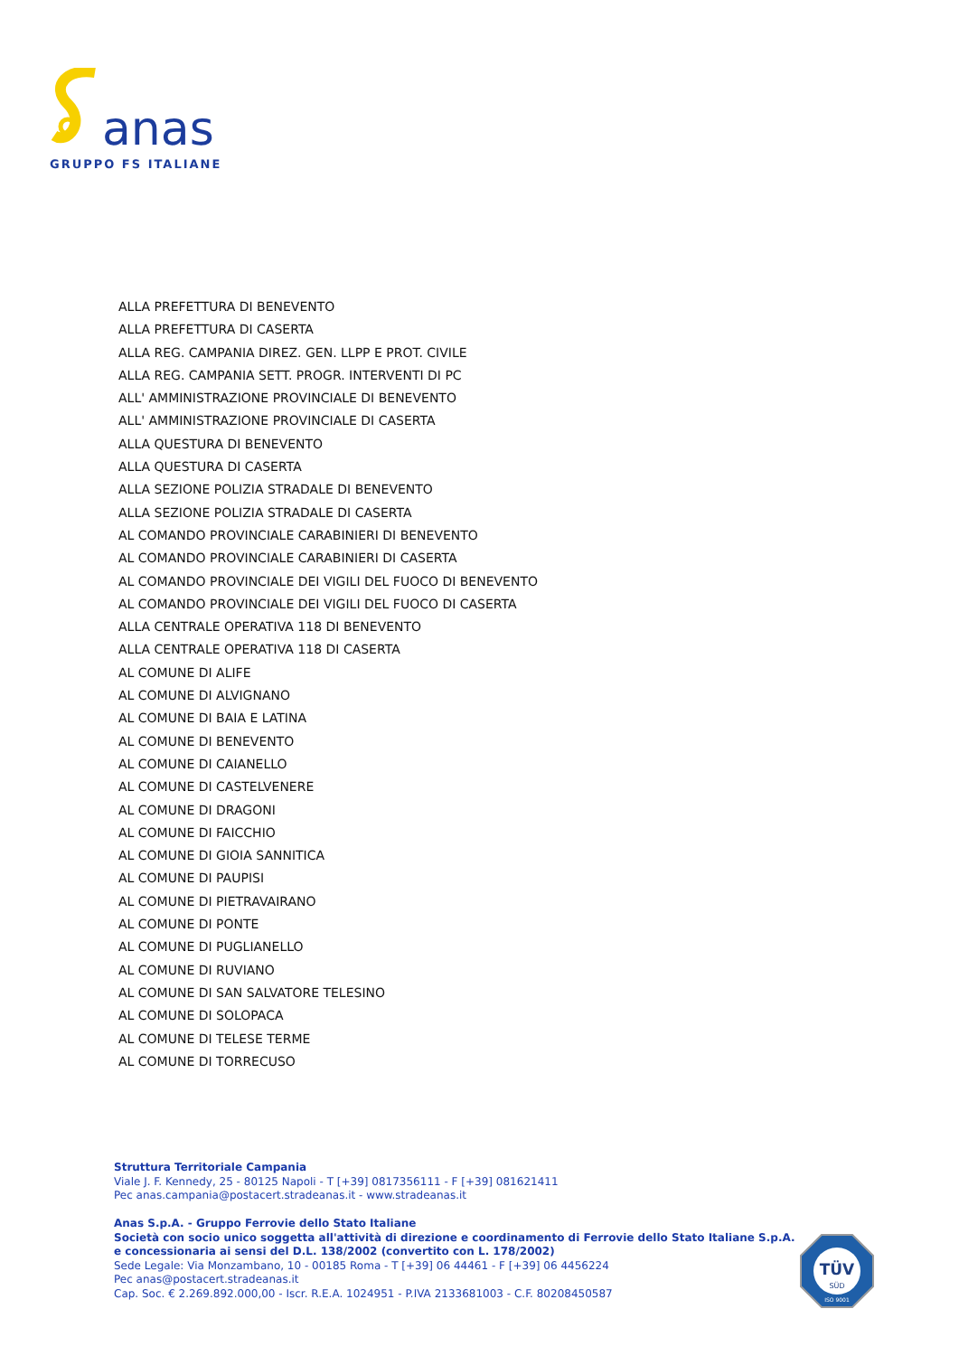anas
GRUPPO FS ITALIANE
ALLA PREFETTURA DI BENEVENTO
ALLA PREFETTURA DI CASERTA
ALLA REG. CAMPANIA DIREZ. GEN. LLPP E PROT. CIVILE
ALLA REG. CAMPANIA SETT. PROGR. INTERVENTI DI PC
ALL' AMMINISTRAZIONE PROVINCIALE DI BENEVENTO
ALL' AMMINISTRAZIONE PROVINCIALE DI CASERTA
ALLA QUESTURA DI BENEVENTO
ALLA QUESTURA DI CASERTA
ALLA SEZIONE POLIZIA STRADALE DI BENEVENTO
ALLA SEZIONE POLIZIA STRADALE DI CASERTA
AL COMANDO PROVINCIALE CARABINIERI DI BENEVENTO
AL COMANDO PROVINCIALE CARABINIERI DI CASERTA
AL COMANDO PROVINCIALE DEI VIGILI DEL FUOCO DI BENEVENTO
AL COMANDO PROVINCIALE DEI VIGILI DEL FUOCO DI CASERTA
ALLA CENTRALE OPERATIVA 118 DI BENEVENTO
ALLA CENTRALE OPERATIVA 118 DI CASERTA
AL COMUNE DI ALIFE
AL COMUNE DI ALVIGNANO
AL COMUNE DI BAIA E LATINA
AL COMUNE DI BENEVENTO
AL COMUNE DI CAIANELLO
AL COMUNE DI CASTELVENERE
AL COMUNE DI DRAGONI
AL COMUNE DI FAICCHIO
AL COMUNE DI GIOIA SANNITICA
AL COMUNE DI PAUPISI
AL COMUNE DI PIETRAVAIRANO
AL COMUNE DI PONTE
AL COMUNE DI PUGLIANELLO
AL COMUNE DI RUVIANO
AL COMUNE DI SAN SALVATORE TELESINO
AL COMUNE DI SOLOPACA
AL COMUNE DI TELESE TERME
AL COMUNE DI TORRECUSO
Struttura Territoriale Campania
Viale J. F. Kennedy, 25 - 80125 Napoli - T [+39] 0817356111 - F [+39] 081621411
Pec anas.campania@postacert.stradeanas.it - www.stradeanas.it
Anas S.p.A. - Gruppo Ferrovie dello Stato Italiane
Società con socio unico soggetta all'attività di direzione e coordinamento di Ferrovie dello Stato Italiane S.p.A.
e concessionaria ai sensi del D.L. 138/2002 (convertito con L. 178/2002)
Sede Legale: Via Monzambano, 10 - 00185 Roma - T [+39] 06 44461 - F [+39] 06 4456224
Pec anas@postacert.stradeanas.it
Cap. Soc. € 2.269.892.000,00 - Iscr. R.E.A. 1024951 - P.IVA 2133681003 - C.F. 80208450587
TÜV
SÜD
ISO 9001